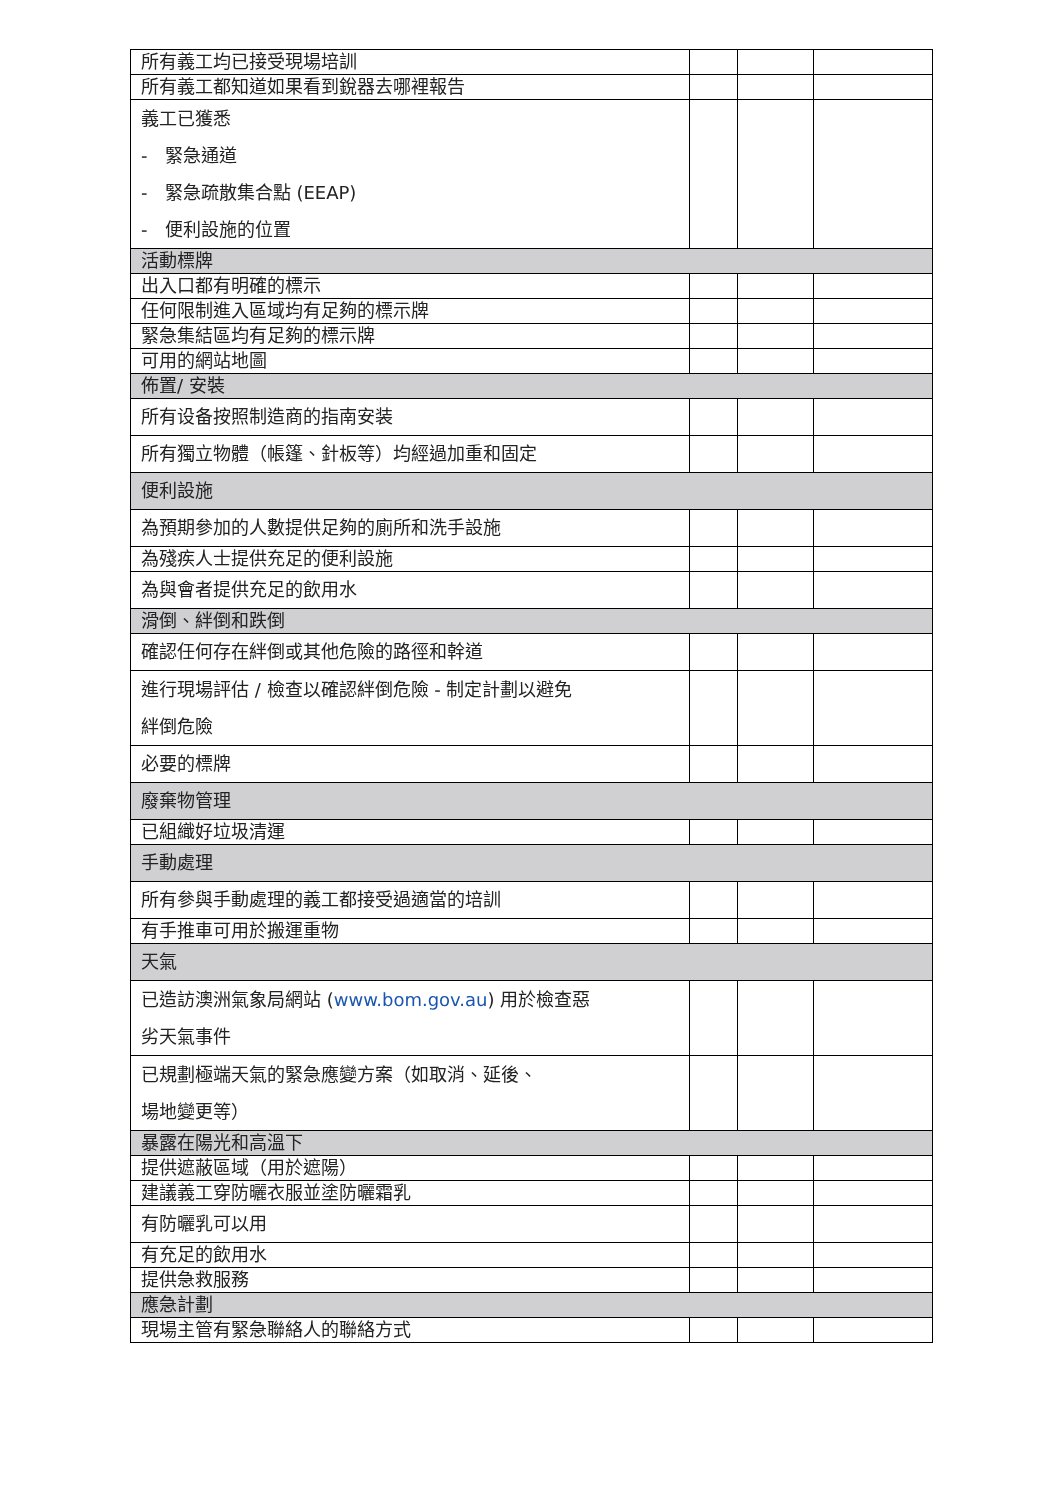| 所有義工均已接受現場培訓 | | | |
| 所有義工都知道如果看到銳器去哪裡報告 | | | |
| 義工已獲悉 - 緊急通道 - 緊急疏散集合點 (EEAP) - 便利設施的位置 | | | |
| 活動標牌 | | | |
| 出入口都有明確的標示 | | | |
| 任何限制進入區域均有足夠的標示牌 | | | |
| 緊急集結區均有足夠的標示牌 | | | |
| 可用的網站地圖 | | | |
| 佈置/ 安裝 | | | |
| 所有设备按照制造商的指南安装 | | | |
| 所有獨立物體（帳篷、針板等）均經過加重和固定 | | | |
| 便利設施 | | | |
| 為預期參加的人數提供足夠的廁所和洗手設施 | | | |
| 為殘疾人士提供充足的便利設施 | | | |
| 為與會者提供充足的飲用水 | | | |
| 滑倒、絆倒和跌倒 | | | |
| 確認任何存在絆倒或其他危險的路徑和幹道 | | | |
| 進行現場評估 / 檢查以確認絆倒危險 - 制定計劃以避免 絆倒危險 | | | |
| 必要的標牌 | | | |
| 廢棄物管理 | | | |
| 已組織好垃圾清運 | | | |
| 手動處理 | | | |
| 所有參與手動處理的義工都接受過適當的培訓 | | | |
| 有手推車可用於搬運重物 | | | |
| 天氣 | | | |
| 已造訪澳洲氣象局網站 ( www.bom.gov.au ) 用於檢查惡 劣天氣事件 | | | |
| 已規劃極端天氣的緊急應變方案（如取消、延後、 場地變更等） | | | |
| 暴露在陽光和高溫下 | | | |
| 提供遮蔽區域（用於遮陽） | | | |
| 建議義工穿防曬衣服並塗防曬霜乳 | | | |
| 有防曬乳可以用 | | | |
| 有充足的飲用水 | | | |
| 提供急救服務 | | | |
| 應急計劃 | | | |
| 現場主管有緊急聯絡人的聯絡方式 | | | |